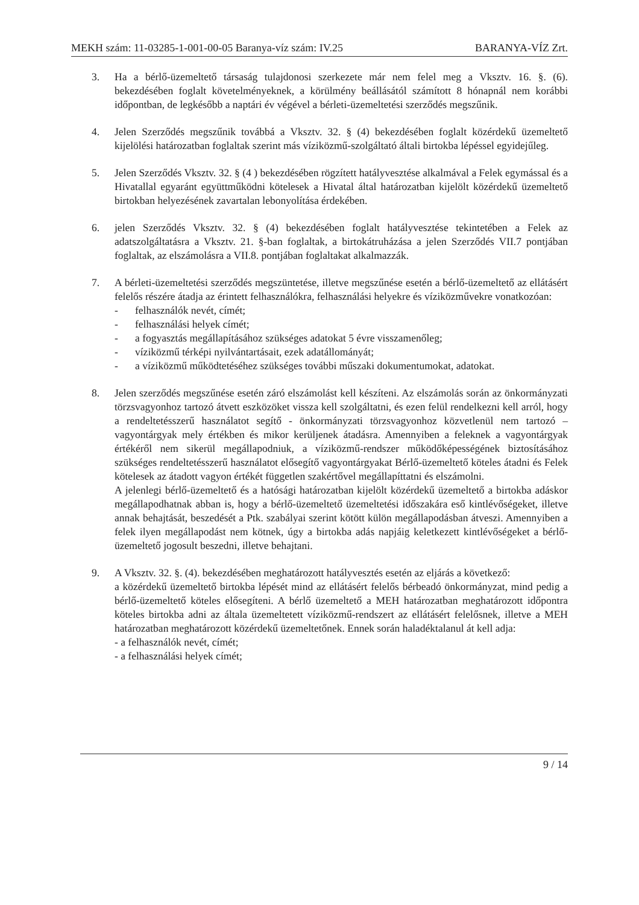MEKH szám: 11-03285-1-001-00-05 Baranya-víz szám: IV.25 BARANYA-VÍZ Zrt.
3. Ha a bérlő-üzemeltető társaság tulajdonosi szerkezete már nem felel meg a Vksztv. 16. §. (6). bekezdésében foglalt követelményeknek, a körülmény beállásától számított 8 hónapnál nem korábbi időpontban, de legkésőbb a naptári év végével a bérleti-üzemeltetési szerződés megszűnik.
4. Jelen Szerződés megszűnik továbbá a Vksztv. 32. § (4) bekezdésében foglalt közérdekű üzemeltető kijelölési határozatban foglaltak szerint más víziközmű-szolgáltató általi birtokba lépéssel egyidejűleg.
5. Jelen Szerződés Vksztv. 32. § (4 ) bekezdésében rögzített hatályvesztése alkalmával a Felek egymással és a Hivatallal egyaránt együttműködni kötelesek a Hivatal által határozatban kijelölt közérdekű üzemeltető birtokban helyezésének zavartalan lebonyolítása érdekében.
6. jelen Szerződés Vksztv. 32. § (4) bekezdésében foglalt hatályvesztése tekintetében a Felek az adatszolgáltatásra a Vksztv. 21. §-ban foglaltak, a birtokátruházása a jelen Szerződés VII.7 pontjában foglaltak, az elszámolásra a VII.8. pontjában foglaltakat alkalmazzák.
7. A bérleti-üzemeltetési szerződés megszüntetése, illetve megszűnése esetén a bérlő-üzemeltető az ellátásért felelős részére átadja az érintett felhasználókra, felhasználási helyekre és víziközművekre vonatkozóan:
- felhasználók nevét, címét;
- felhasználási helyek címét;
- a fogyasztás megállapításához szükséges adatokat 5 évre visszamenőleg;
- víziközmű térképi nyilvántartásait, ezek adatállományát;
- a víziközmű működtetéséhez szükséges további műszaki dokumentumokat, adatokat.
8. Jelen szerződés megszűnése esetén záró elszámolást kell készíteni. Az elszámolás során az önkormányzati törzsvagyonhoz tartozó átvett eszközöket vissza kell szolgáltatni, és ezen felül rendelkezni kell arról, hogy a rendeltetésszerű használatot segítő - önkormányzati törzsvagyonhoz közvetlenül nem tartozó – vagyontárgyak mely értékben és mikor kerüljenek átadásra. Amennyiben a feleknek a vagyontárgyak értékéről nem sikerül megállapodniuk, a víziközmű-rendszer működőképességének biztosításához szükséges rendeltetésszerű használatot elősegítő vagyontárgyakat Bérlő-üzemeltető köteles átadni és Felek kötelesek az átadott vagyon értékét független szakértővel megállapíttatni és elszámolni.
A jelenlegi bérlő-üzemeltető és a hatósági határozatban kijelölt közérdekű üzemeltető a birtokba adáskor megállapodhatnak abban is, hogy a bérlő-üzemeltető üzemeltetési időszakára eső kintlévőségeket, illetve annak behajtását, beszedését a Ptk. szabályai szerint kötött külön megállapodásban átveszi. Amennyiben a felek ilyen megállapodást nem kötnek, úgy a birtokba adás napjáig keletkezett kintlévőségeket a bérlő-üzemeltető jogosult beszedni, illetve behajtani.
9. A Vksztv. 32. §. (4). bekezdésében meghatározott hatályvesztés esetén az eljárás a következő:
a közérdekű üzemeltető birtokba lépését mind az ellátásért felelős bérbeadó önkormányzat, mind pedig a bérlő-üzemeltető köteles elősegíteni. A bérlő üzemeltető a MEH határozatban meghatározott időpontra köteles birtokba adni az általa üzemeltetett víziközmű-rendszert az ellátásért felelősnek, illetve a MEH határozatban meghatározott közérdekű üzemeltetőnek. Ennek során haladéktalanul át kell adja:
- a felhasználók nevét, címét;
- a felhasználási helyek címét;
9 / 14